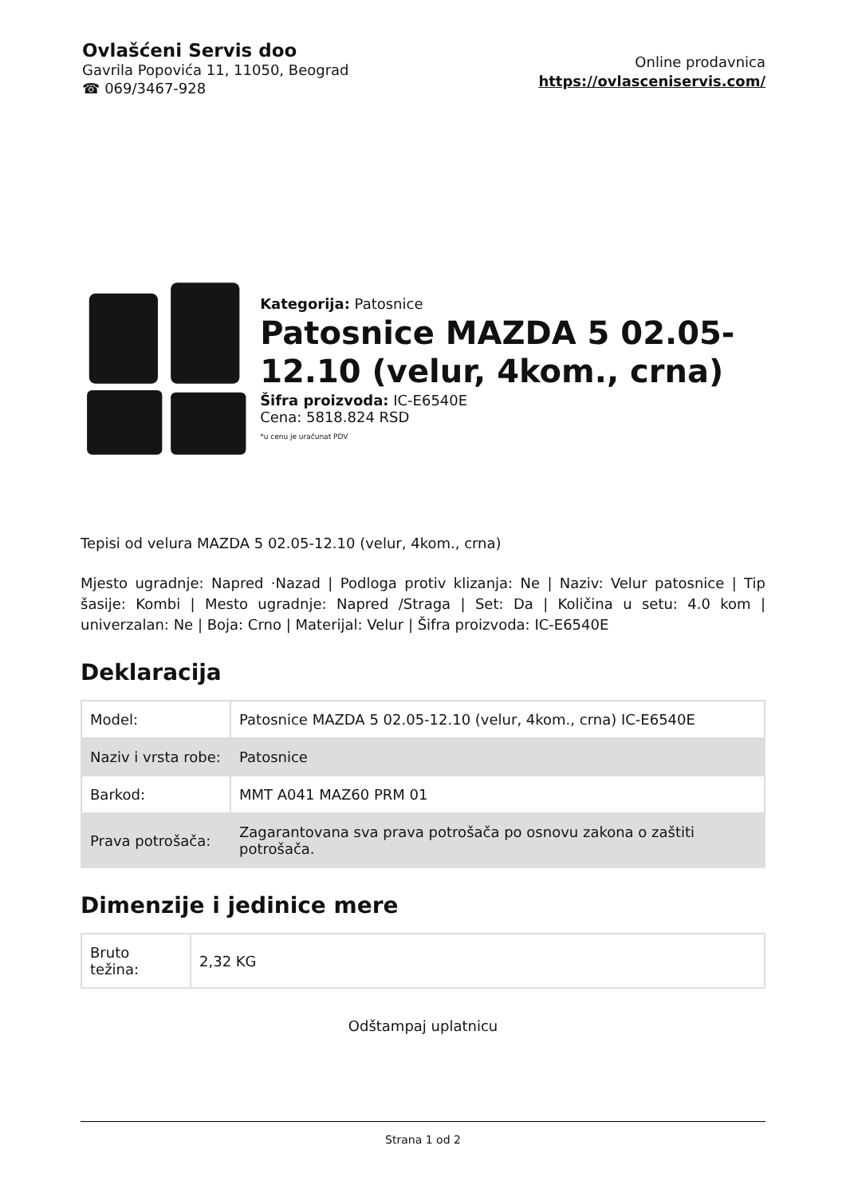Ovlašćeni Servis doo
Gavrila Popovića 11, 11050, Beograd
☎ 069/3467-928
Online prodavnica
https://ovlasceniservis.com/
Kategorija: Patosnice
Patosnice MAZDA 5 02.05-12.10 (velur, 4kom., crna)
Šifra proizvoda: IC-E6540E
Cena: 5818.824 RSD
*u cenu je uračunat PDV
Tepisi od velura MAZDA 5 02.05-12.10 (velur, 4kom., crna)
Mjesto ugradnje: Napred ·Nazad | Podloga protiv klizanja: Ne | Naziv: Velur patosnice | Tip šasije: Kombi | Mesto ugradnje: Napred /Straga | Set: Da | Količina u setu: 4.0 kom | univerzalan: Ne | Boja: Crno | Materijal: Velur | Šifra proizvoda: IC-E6540E
Deklaracija
| Model: | Patosnice MAZDA 5 02.05-12.10 (velur, 4kom., crna) IC-E6540E |
| Naziv i vrsta robe: | Patosnice |
| Barkod: | MMT A041 MAZ60 PRM 01 |
| Prava potrošača: | Zagarantovana sva prava potrošača po osnovu zakona o zaštiti potrošača. |
Dimenzije i jedinice mere
| Bruto težina: | 2,32 KG |
Odštampaj uplatnicu
Strana 1 od 2